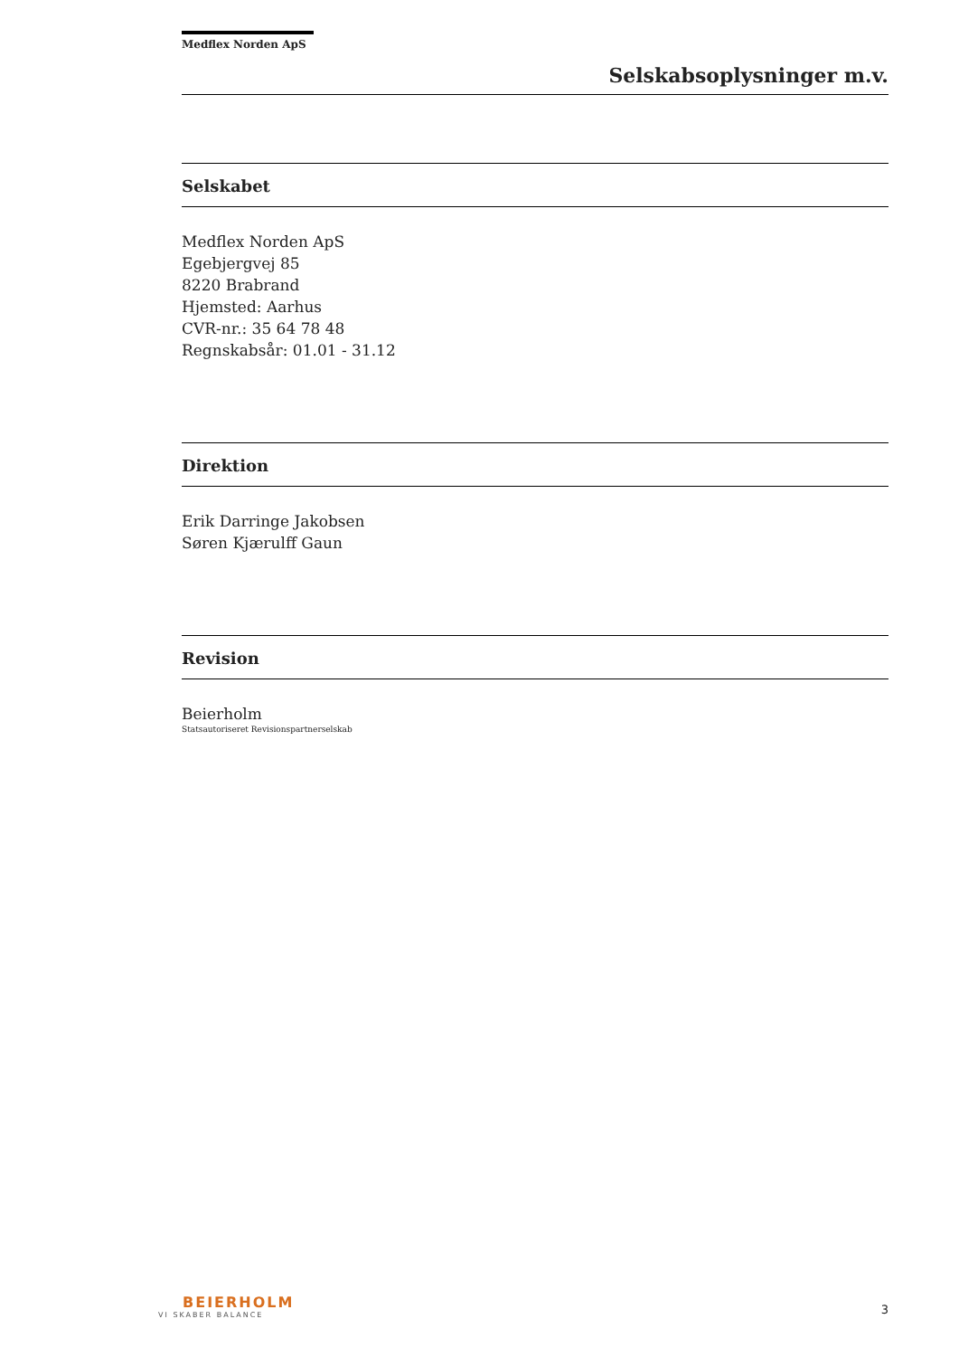Medflex Norden ApS
Selskabsoplysninger m.v.
Selskabet
Medflex Norden ApS
Egebjergvej 85
8220 Brabrand
Hjemsted: Aarhus
CVR-nr.: 35 64 78 48
Regnskabsår: 01.01 - 31.12
Direktion
Erik Darringe Jakobsen
Søren Kjærulff Gaun
Revision
Beierholm
Statsautoriseret Revisionspartnerselskab
BEIERHOLM
VI SKABER BALANCE
3